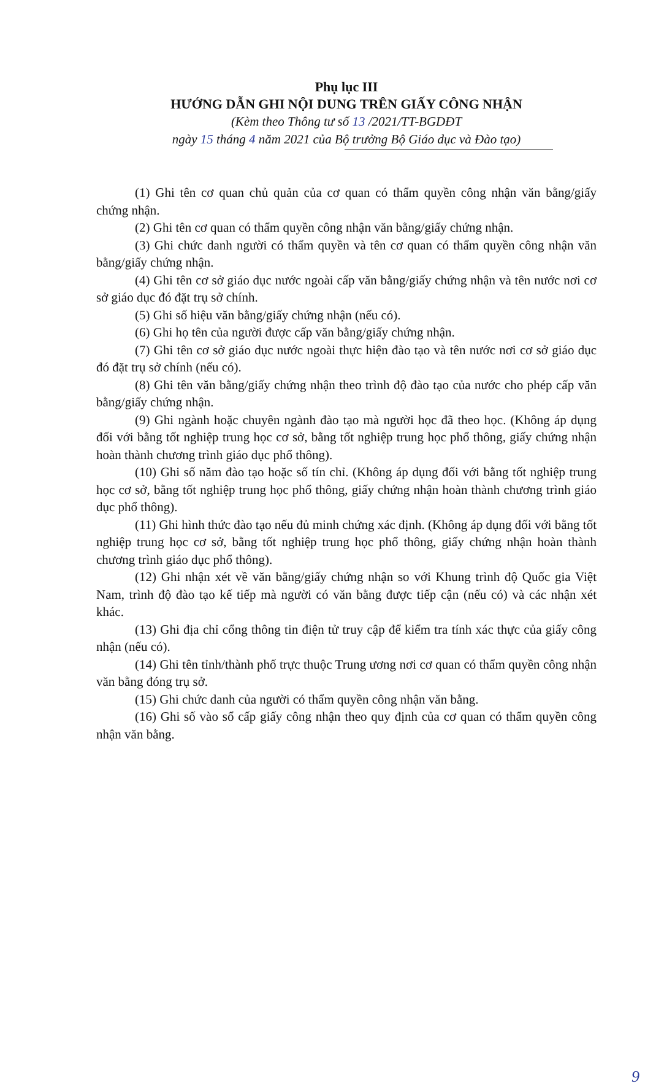Phụ lục III
HƯỚNG DẪN GHI NỘI DUNG TRÊN GIẤY CÔNG NHẬN
(Kèm theo Thông tư số 13 /2021/TT-BGDĐT
ngày 15 tháng 4 năm 2021 của Bộ trưởng Bộ Giáo dục và Đào tạo)
(1) Ghi tên cơ quan chủ quản của cơ quan có thẩm quyền công nhận văn bằng/giấy chứng nhận.
(2) Ghi tên cơ quan có thẩm quyền công nhận văn bằng/giấy chứng nhận.
(3) Ghi chức danh người có thẩm quyền và tên cơ quan có thẩm quyền công nhận văn bằng/giấy chứng nhận.
(4) Ghi tên cơ sở giáo dục nước ngoài cấp văn bằng/giấy chứng nhận và tên nước nơi cơ sở giáo dục đó đặt trụ sở chính.
(5) Ghi số hiệu văn bằng/giấy chứng nhận (nếu có).
(6) Ghi họ tên của người được cấp văn bằng/giấy chứng nhận.
(7) Ghi tên cơ sở giáo dục nước ngoài thực hiện đào tạo và tên nước nơi cơ sở giáo dục đó đặt trụ sở chính (nếu có).
(8) Ghi tên văn bằng/giấy chứng nhận theo trình độ đào tạo của nước cho phép cấp văn bằng/giấy chứng nhận.
(9) Ghi ngành hoặc chuyên ngành đào tạo mà người học đã theo học. (Không áp dụng đối với bằng tốt nghiệp trung học cơ sở, bằng tốt nghiệp trung học phổ thông, giấy chứng nhận hoàn thành chương trình giáo dục phổ thông).
(10) Ghi số năm đào tạo hoặc số tín chỉ. (Không áp dụng đối với bằng tốt nghiệp trung học cơ sở, bằng tốt nghiệp trung học phổ thông, giấy chứng nhận hoàn thành chương trình giáo dục phổ thông).
(11) Ghi hình thức đào tạo nếu đủ minh chứng xác định. (Không áp dụng đối với bằng tốt nghiệp trung học cơ sở, bằng tốt nghiệp trung học phổ thông, giấy chứng nhận hoàn thành chương trình giáo dục phổ thông).
(12) Ghi nhận xét về văn bằng/giấy chứng nhận so với Khung trình độ Quốc gia Việt Nam, trình độ đào tạo kế tiếp mà người có văn bằng được tiếp cận (nếu có) và các nhận xét khác.
(13) Ghi địa chỉ cổng thông tin điện tử truy cập để kiểm tra tính xác thực của giấy công nhận (nếu có).
(14) Ghi tên tỉnh/thành phố trực thuộc Trung ương nơi cơ quan có thẩm quyền công nhận văn bằng đóng trụ sở.
(15) Ghi chức danh của người có thẩm quyền công nhận văn bằng.
(16) Ghi số vào sổ cấp giấy công nhận theo quy định của cơ quan có thẩm quyền công nhận văn bằng.
9